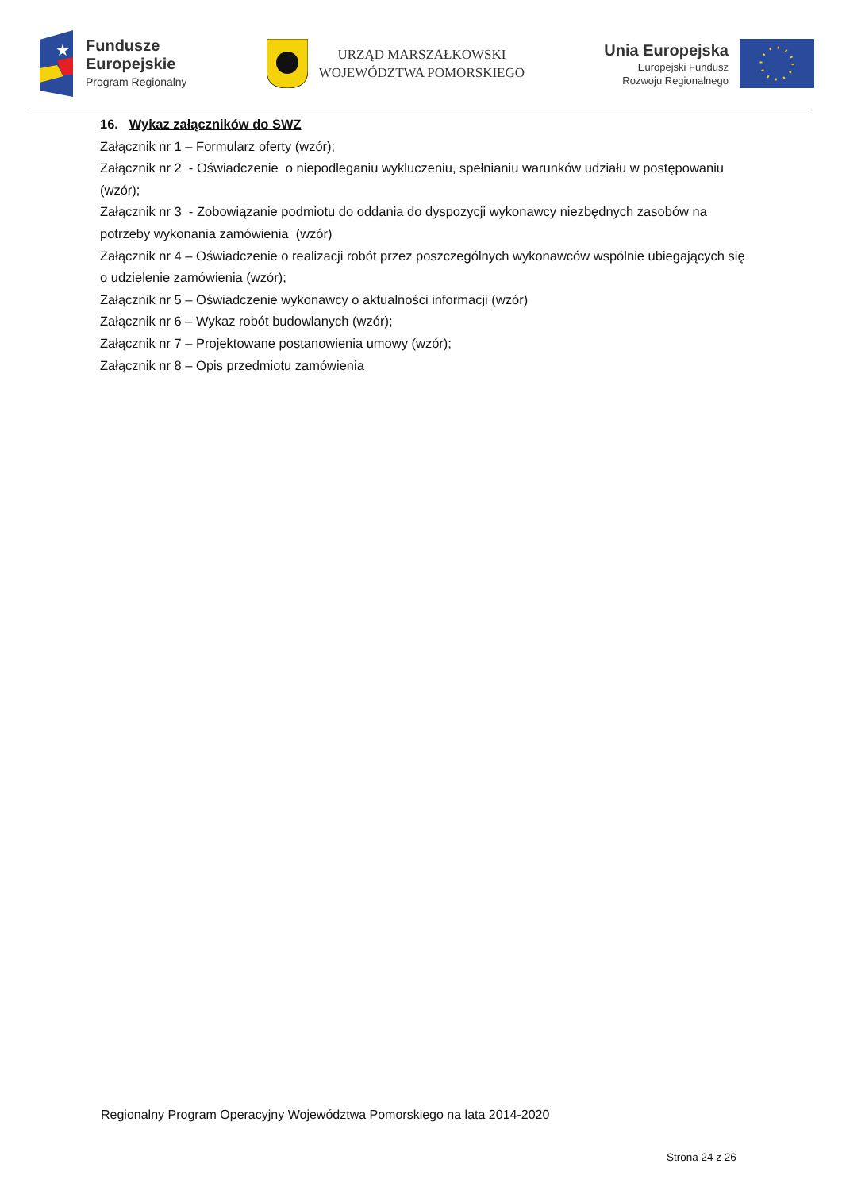★
Fundusze
Europejskie
Program Regionalny
URZĄD MARSZAŁKOWSKI
WOJEWÓDZTWA POMORSKIEGO
Unia Europejska
Europejski Fundusz
Rozwoju Regionalnego
16. Wykaz załączników do SWZ
Załącznik nr 1 – Formularz oferty (wzór);
Załącznik nr 2 - Oświadczenie o niepodleganiu wykluczeniu, spełnianiu warunków udziału w postępowaniu (wzór);
Załącznik nr 3 - Zobowiązanie podmiotu do oddania do dyspozycji wykonawcy niezbędnych zasobów na potrzeby wykonania zamówienia (wzór)
Załącznik nr 4 – Oświadczenie o realizacji robót przez poszczególnych wykonawców wspólnie ubiegających się o udzielenie zamówienia (wzór);
Załącznik nr 5 – Oświadczenie wykonawcy o aktualności informacji (wzór)
Załącznik nr 6 – Wykaz robót budowlanych (wzór);
Załącznik nr 7 – Projektowane postanowienia umowy (wzór);
Załącznik nr 8 – Opis przedmiotu zamówienia
Regionalny Program Operacyjny Województwa Pomorskiego na lata 2014-2020
Strona 24 z 26